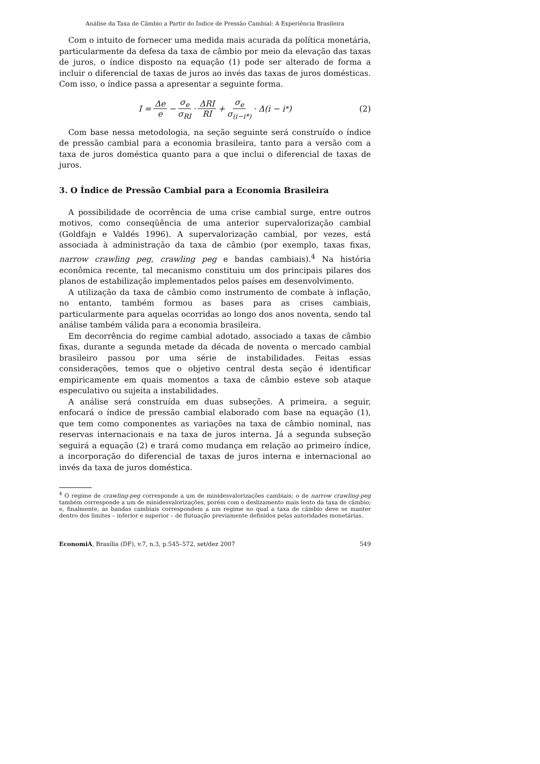Análise da Taxa de Câmbio a Partir do Índice de Pressão Cambial: A Experiência Brasileira
Com o intuito de fornecer uma medida mais acurada da política monetária, particularmente da defesa da taxa de câmbio por meio da elevação das taxas de juros, o índice disposto na equação (1) pode ser alterado de forma a incluir o diferencial de taxas de juros ao invés das taxas de juros domésticas. Com isso, o índice passa a apresentar a seguinte forma.
I = Δe e − σ<sub>e</sub> σ<sub>RI</sub> · ΔRI RI + σ<sub>e</sub> σ<sub>(i−i*)</sub> · Δ(i − i<sup>*</sup>) (2)
Com base nessa metodologia, na seção seguinte será construído o índice de pressão cambial para a economia brasileira, tanto para a versão com a taxa de juros doméstica quanto para a que inclui o diferencial de taxas de juros.
3. O Índice de Pressão Cambial para a Economia Brasileira
A possibilidade de ocorrência de uma crise cambial surge, entre outros motivos, como conseqüência de uma anterior supervalorização cambial (Goldfajn e Valdés 1996). A supervalorização cambial, por vezes, está associada à administração da taxa de câmbio (por exemplo, taxas fixas, narrow crawling peg, crawling peg e bandas cambiais).<sup>4</sup> Na história econômica recente, tal mecanismo constituiu um dos principais pilares dos planos de estabilização implementados pelos países em desenvolvimento.
A utilização da taxa de câmbio como instrumento de combate à inflação, no entanto, também formou as bases para as crises cambiais, particularmente para aquelas ocorridas ao longo dos anos noventa, sendo tal análise também válida para a economia brasileira.
Em decorrência do regime cambial adotado, associado a taxas de câmbio fixas, durante a segunda metade da década de noventa o mercado cambial brasileiro passou por uma série de instabilidades. Feitas essas considerações, temos que o objetivo central desta seção é identificar empiricamente em quais momentos a taxa de câmbio esteve sob ataque especulativo ou sujeita a instabilidades.
A análise será construída em duas subseções. A primeira, a seguir, enfocará o índice de pressão cambial elaborado com base na equação (1), que tem como componentes as variações na taxa de câmbio nominal, nas reservas internacionais e na taxa de juros interna. Já a segunda subseção seguirá a equação (2) e trará como mudança em relação ao primeiro índice, a incorporação do diferencial de taxas de juros interna e internacional ao invés da taxa de juros doméstica.
<sup>4</sup> O regime de crawling-peg corresponde a um de minidesvalorizações cambiais; o de narrow crawling-peg também corresponde a um de minidesvalorizações, porém com o deslizamento mais lento da taxa de câmbio; e, finalmente, as bandas cambiais correspondem a um regime no qual a taxa de câmbio deve se manter dentro dos limites – inferior e superior – de flutuação previamente definidos pelas autoridades monetárias.
EconomiA, Brasília (DF), v.7, n.3, p.545–572, set/dez 2007 549